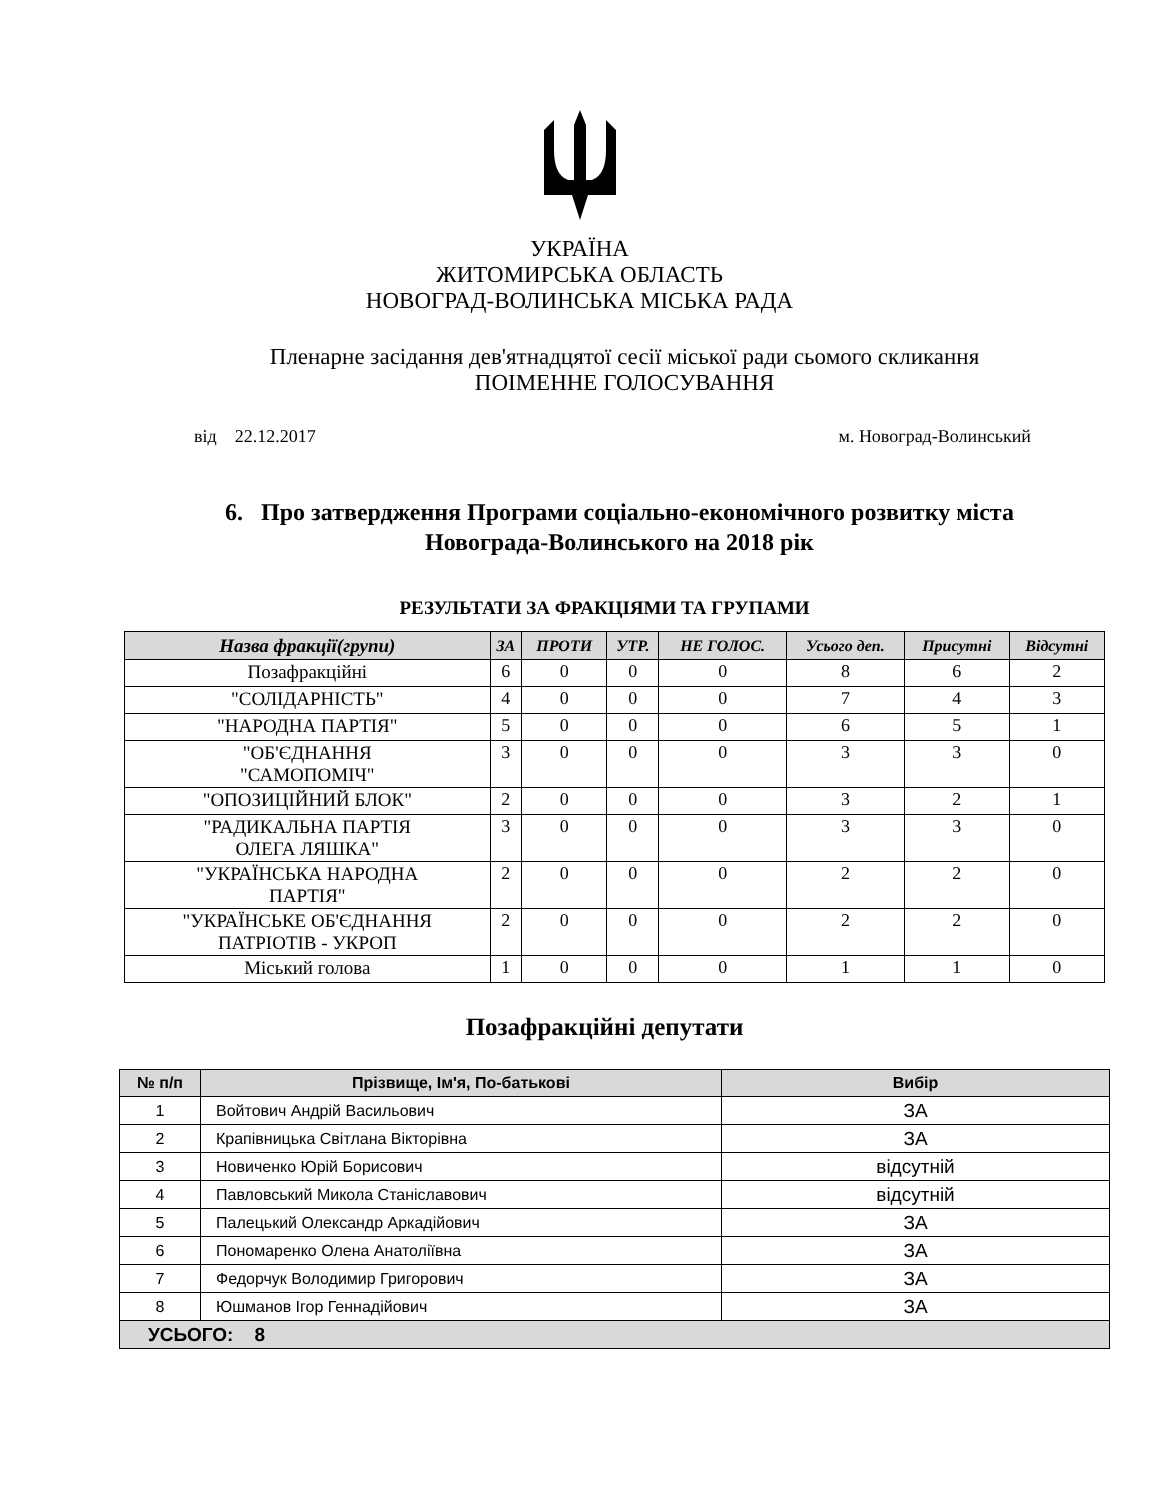УКРАЇНА
ЖИТОМИРСЬКА ОБЛАСТЬ
НОВОГРАД-ВОЛИНСЬКА МІСЬКА РАДА
Пленарне засідання дев'ятнадцятої сесії міської ради сьомого скликання
ПОІМЕННЕ ГОЛОСУВАННЯ
від 22.12.2017 м. Новоград-Волинський
6. Про затвердження Програми соціально-економічного розвитку міста
Новограда-Волинського на 2018 рік
РЕЗУЛЬТАТИ ЗА ФРАКЦІЯМИ ТА ГРУПАМИ
| Назва фракції(групи) | ЗА | ПРОТИ | УТР. | НЕ ГОЛОС. | Усього деп. | Присутні | Відсутні |
| --- | --- | --- | --- | --- | --- | --- | --- |
| Позафракційні | 6 | 0 | 0 | 0 | 8 | 6 | 2 |
| "СОЛІДАРНІСТЬ" | 4 | 0 | 0 | 0 | 7 | 4 | 3 |
| "НАРОДНА ПАРТІЯ" | 5 | 0 | 0 | 0 | 6 | 5 | 1 |
| "ОБ'ЄДНАННЯ "САМОПОМІЧ" | 3 | 0 | 0 | 0 | 3 | 3 | 0 |
| "ОПОЗИЦІЙНИЙ БЛОК" | 2 | 0 | 0 | 0 | 3 | 2 | 1 |
| "РАДИКАЛЬНА ПАРТІЯ ОЛЕГА ЛЯШКА" | 3 | 0 | 0 | 0 | 3 | 3 | 0 |
| "УКРАЇНСЬКА НАРОДНА ПАРТІЯ" | 2 | 0 | 0 | 0 | 2 | 2 | 0 |
| "УКРАЇНСЬКЕ ОБ'ЄДНАННЯ ПАТРІОТІВ - УКРОП | 2 | 0 | 0 | 0 | 2 | 2 | 0 |
| Міський голова | 1 | 0 | 0 | 0 | 1 | 1 | 0 |
Позафракційні депутати
| № п/п | Прізвище, Ім'я, По-батькові | Вибір |
| --- | --- | --- |
| 1 | Войтович Андрій Васильович | ЗА |
| 2 | Крапівницька Світлана Вікторівна | ЗА |
| 3 | Новиченко Юрій Борисович | відсутній |
| 4 | Павловський Микола Станіславович | відсутній |
| 5 | Палецький Олександр Аркадійович | ЗА |
| 6 | Пономаренко Олена Анатоліївна | ЗА |
| 7 | Федорчук Володимир Григорович | ЗА |
| 8 | Юшманов Ігор Геннадійович | ЗА |
| УСЬОГО: 8 | | |